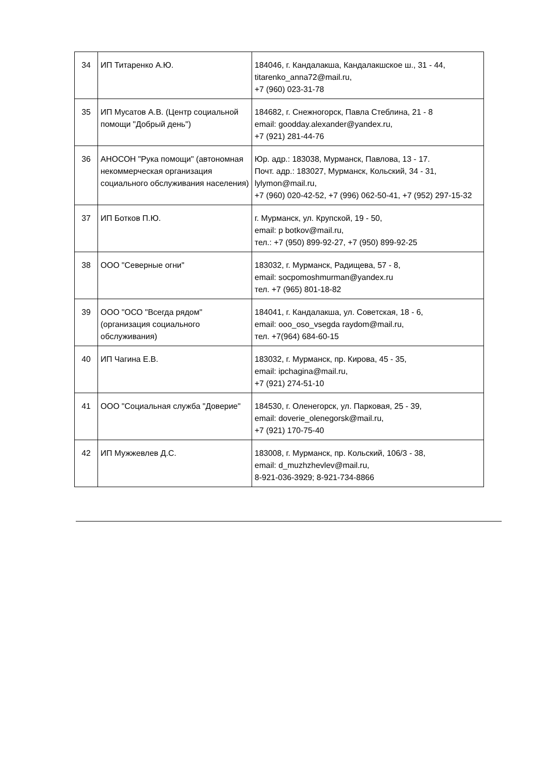| 34 | ИП Титаренко А.Ю. | 184046, г. Кандалакша, Кандалакшское ш., 31 - 44, titarenko_anna72@mail.ru, +7 (960) 023-31-78 |
| 35 | ИП Мусатов А.В. (Центр социальной помощи "Добрый день") | 184682, г. Снежногорск, Павла Стеблина, 21 - 8 email: goodday.alexander@yandex.ru, +7 (921) 281-44-76 |
| 36 | АНОСОН "Рука помощи" (автономная некоммерческая организация социального обслуживания населения) | Юр. адр.: 183038, Мурманск, Павлова, 13 - 17. Почт. адр.: 183027, Мурманск, Кольский, 34 - 31, lylymon@mail.ru, +7 (960) 020-42-52, +7 (996) 062-50-41, +7 (952) 297-15-32 |
| 37 | ИП Ботков П.Ю. | г. Мурманск, ул. Крупской, 19 - 50, email: p botkov@mail.ru, тел.: +7 (950) 899-92-27, +7 (950) 899-92-25 |
| 38 | ООО "Северные огни" | 183032, г. Мурманск, Радищева, 57 - 8, email: socpomoshmurman@yandex.ru тел. +7 (965) 801-18-82 |
| 39 | ООО "ОСО "Всегда рядом" (организация социального обслуживания) | 184041, г. Кандалакша, ул. Советская, 18 - 6, email: ooo_oso_vsegda raydom@mail.ru, тел. +7(964) 684-60-15 |
| 40 | ИП Чагина Е.В. | 183032, г. Мурманск, пр. Кирова, 45 - 35, email: ipchagina@mail.ru, +7 (921) 274-51-10 |
| 41 | ООО "Социальная служба "Доверие" | 184530, г. Оленегорск, ул. Парковая, 25 - 39, email: doverie_olenegorsk@mail.ru, +7 (921) 170-75-40 |
| 42 | ИП Мужжевлев Д.С. | 183008, г. Мурманск, пр. Кольский, 106/3 - 38, email: d_muzhzhevlev@mail.ru, 8-921-036-3929; 8-921-734-8866 |